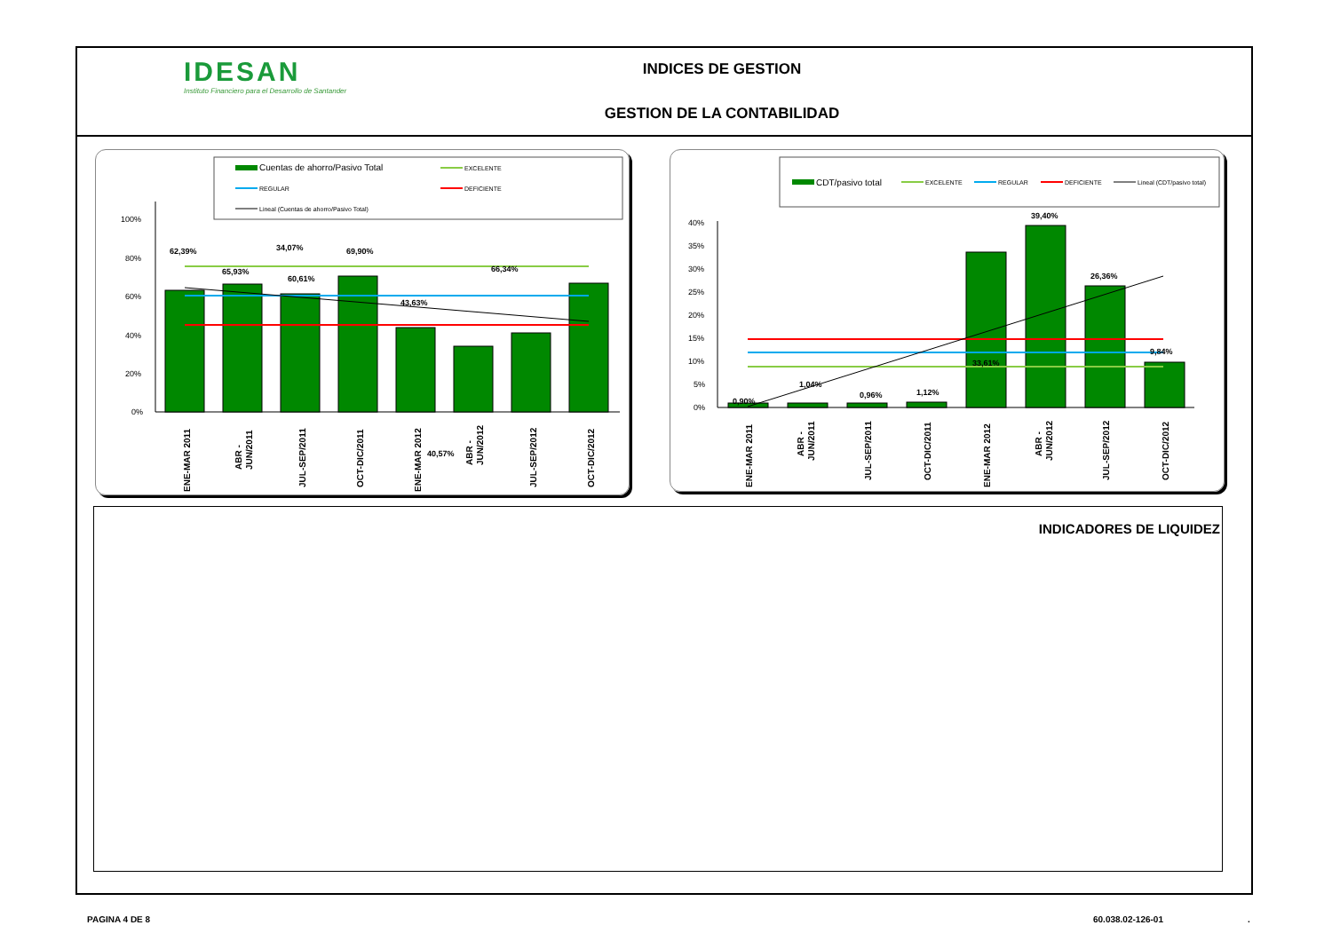IDESAN
Instituto Financiero para el Desarrollo de Santander
INDICES DE GESTION
GESTION DE LA CONTABILIDAD
Cuentas de ahorro/Pasivo Total
EXCELENTE
REGULAR
DEFICIENTE
Lineal (Cuentas de ahorro/Pasivo Total)
100%
80%
60%
40%
20%
0%
62,39%
65,93%
34,07%
60,61%
69,90%
43,63%
40,57%
66,34%
ENE-MAR 2011
ABR -
JUN/2011
JUL-SEP/2011
OCT-DIC/2011
ENE-MAR 2012
ABR -
JUN/2012
JUL-SEP/2012
OCT-DIC/2012
CDT/pasivo total
EXCELENTE
REGULAR
DEFICIENTE
Lineal (CDT/pasivo total)
40%
35%
30%
25%
20%
15%
10%
5%
0%
0,90%
1,04%
0,96%
1,12%
33,61%
39,40%
26,36%
9,84%
ENE-MAR 2011
ABR -
JUN/2011
JUL-SEP/2011
OCT-DIC/2011
ENE-MAR 2012
ABR -
JUN/2012
JUL-SEP/2012
OCT-DIC/2012
INDICADORES DE LIQUIDEZ
PAGINA 4 DE 8 60.038.02-126-01 .